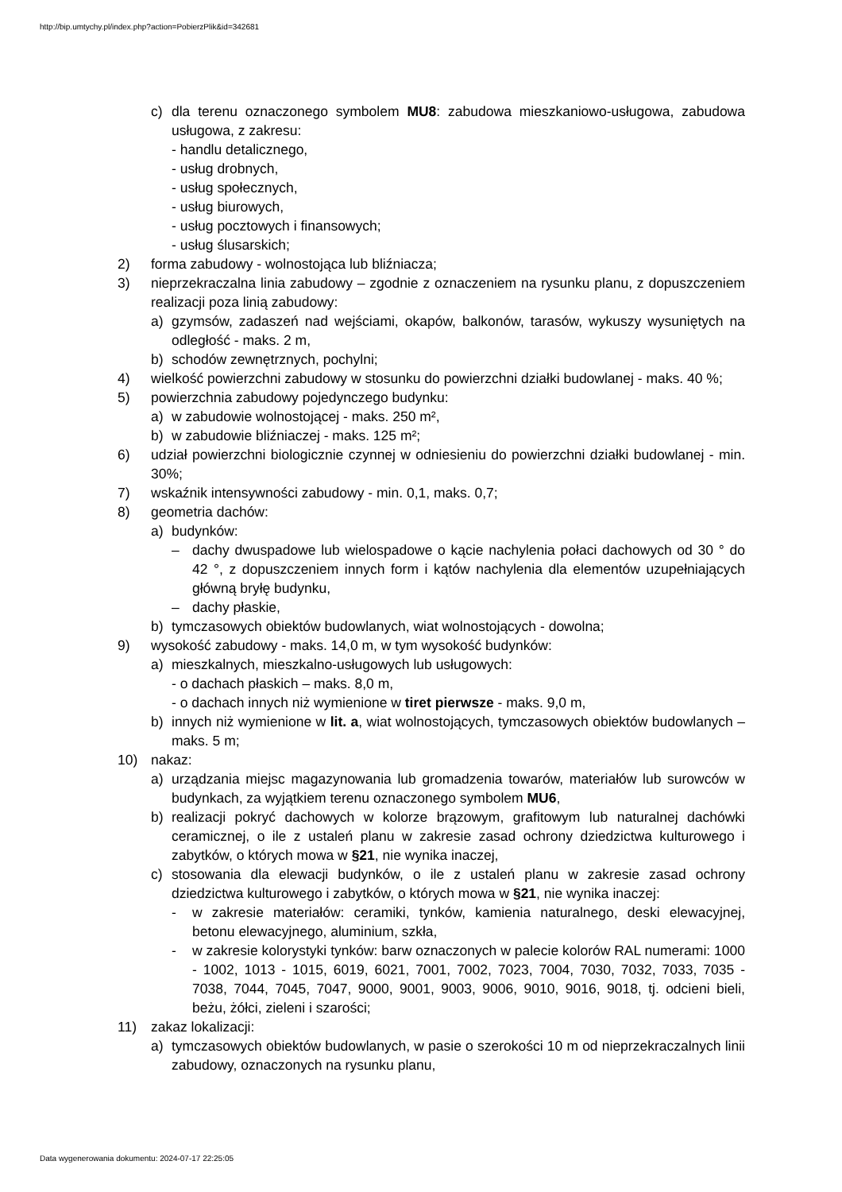http://bip.umtychy.pl/index.php?action=PobierzPlik&id=342681
c) dla terenu oznaczonego symbolem MU8: zabudowa mieszkaniowo-usługowa, zabudowa usługowa, z zakresu:
- handlu detalicznego,
- usług drobnych,
- usług społecznych,
- usług biurowych,
- usług pocztowych i finansowych;
- usług ślusarskich;
2) forma zabudowy - wolnostojąca lub bliźniacza;
3) nieprzekraczalna linia zabudowy – zgodnie z oznaczeniem na rysunku planu, z dopuszczeniem realizacji poza linią zabudowy:
a) gzymsów, zadaszeń nad wejściami, okapów, balkonów, tarasów, wykuszy wysuniętych na odległość - maks. 2 m,
b) schodów zewnętrznych, pochylni;
4) wielkość powierzchni zabudowy w stosunku do powierzchni działki budowlanej - maks. 40 %;
5) powierzchnia zabudowy pojedynczego budynku:
a) w zabudowie wolnostojącej - maks. 250 m²,
b) w zabudowie bliźniaczej - maks. 125 m²;
6) udział powierzchni biologicznie czynnej w odniesieniu do powierzchni działki budowlanej - min. 30%;
7) wskaźnik intensywności zabudowy - min. 0,1, maks. 0,7;
8) geometria dachów:
a) budynków:
– dachy dwuspadowe lub wielospadowe o kącie nachylenia połaci dachowych od 30 ° do 42 °, z dopuszczeniem innych form i kątów nachylenia dla elementów uzupełniających główną bryłę budynku,
– dachy płaskie,
b) tymczasowych obiektów budowlanych, wiat wolnostojących - dowolna;
9) wysokość zabudowy - maks. 14,0 m, w tym wysokość budynków:
a) mieszkalnych, mieszkalno-usługowych lub usługowych:
- o dachach płaskich – maks. 8,0 m,
- o dachach innych niż wymienione w tiret pierwsze - maks. 9,0 m,
b) innych niż wymienione w lit. a, wiat wolnostojących, tymczasowych obiektów budowlanych – maks. 5 m;
10) nakaz:
a) urządzania miejsc magazynowania lub gromadzenia towarów, materiałów lub surowców w budynkach, za wyjątkiem terenu oznaczonego symbolem MU6,
b) realizacji pokryć dachowych w kolorze brązowym, grafitowym lub naturalnej dachówki ceramicznej, o ile z ustaleń planu w zakresie zasad ochrony dziedzictwa kulturowego i zabytków, o których mowa w §21, nie wynika inaczej,
c) stosowania dla elewacji budynków, o ile z ustaleń planu w zakresie zasad ochrony dziedzictwa kulturowego i zabytków, o których mowa w §21, nie wynika inaczej:
- w zakresie materiałów: ceramiki, tynków, kamienia naturalnego, deski elewacyjnej, betonu elewacyjnego, aluminium, szkła,
- w zakresie kolorystyki tynków: barw oznaczonych w palecie kolorów RAL numerami: 1000 - 1002, 1013 - 1015, 6019, 6021, 7001, 7002, 7023, 7004, 7030, 7032, 7033, 7035 - 7038, 7044, 7045, 7047, 9000, 9001, 9003, 9006, 9010, 9016, 9018, tj. odcieni bieli, beżu, żółci, zieleni i szarości;
11) zakaz lokalizacji:
a) tymczasowych obiektów budowlanych, w pasie o szerokości 10 m od nieprzekraczalnych linii zabudowy, oznaczonych na rysunku planu,
Data wygenerowania dokumentu: 2024-07-17 22:25:05